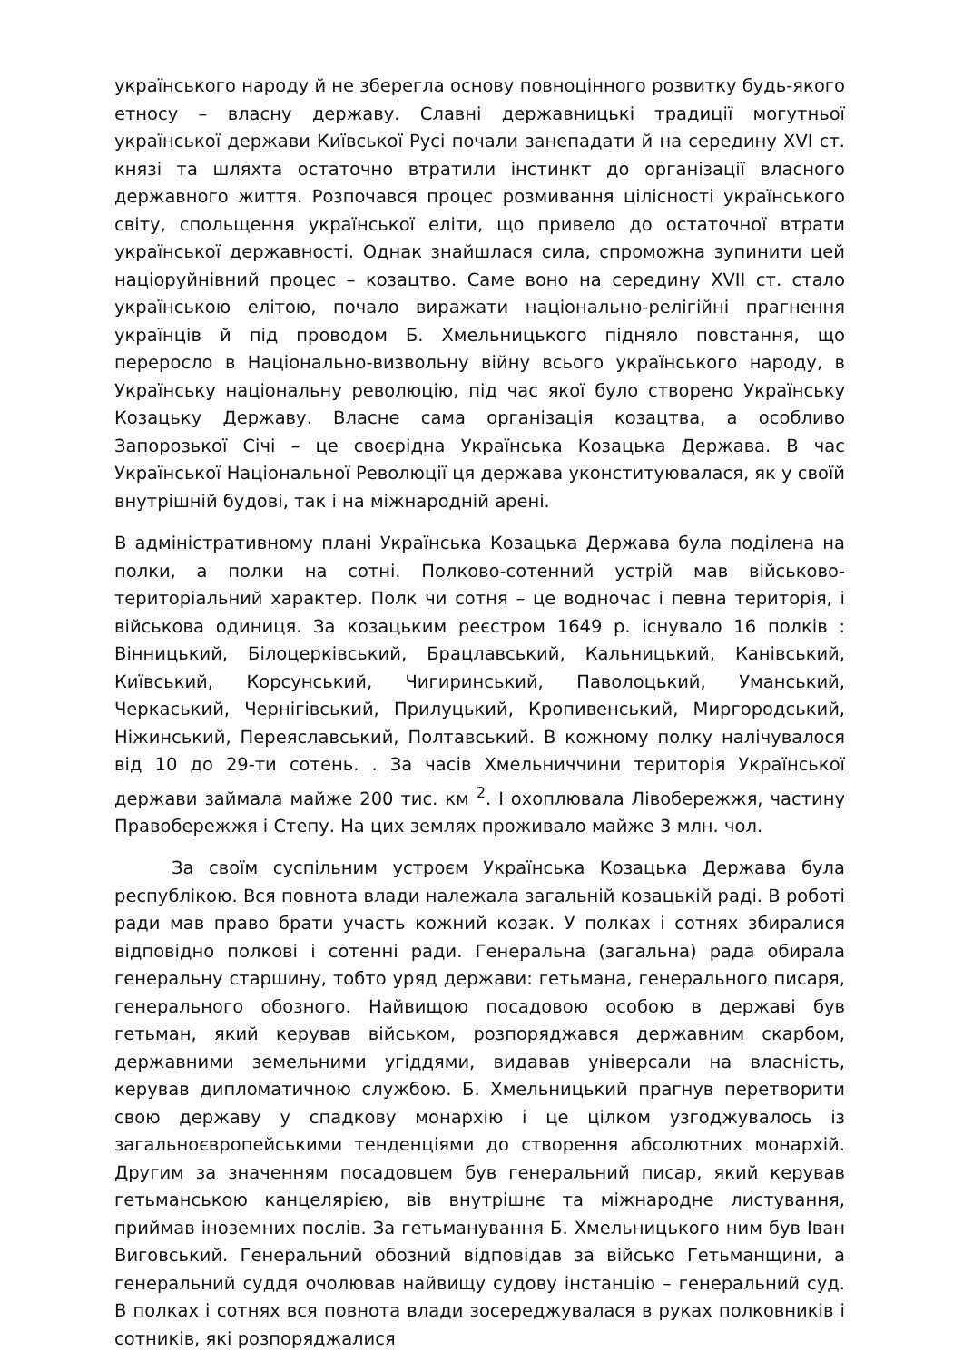українського народу й не зберегла основу повноцінного розвитку будь-якого етносу – власну державу. Славні державницькі традиції могутньої української держави Київської Русі почали занепадати й на середину XVI ст. князі та шляхта остаточно втратили інстинкт до організації власного державного життя. Розпочався процес розмивання цілісності українського світу, спольщення української еліти, що привело до остаточної втрати української державності. Однак знайшлася сила, спроможна зупинити цей націоруйнівний процес – козацтво. Саме воно на середину XVII ст. стало українською елітою, почало виражати національно-релігійні прагнення українців й під проводом Б. Хмельницького підняло повстання, що переросло в Національно-визвольну війну всього українського народу, в Українську національну революцію, під час якої було створено Українську Козацьку Державу. Власне сама організація козацтва, а особливо Запорозької Січі – це своєрідна Українська Козацька Держава. В час Української Національної Революції ця держава уконституювалася, як у своїй внутрішній будові, так і на міжнародній арені.
В адміністративному плані Українська Козацька Держава була поділена на полки, а полки на сотні. Полково-сотенний устрій мав військово-територіальний характер. Полк чи сотня – це водночас і певна територія, і військова одиниця. За козацьким реєстром 1649 р. існувало 16 полків : Вінницький, Білоцерківський, Брацлавський, Кальницький, Канівський, Київський, Корсунський, Чигиринський, Паволоцький, Уманський, Черкаський, Чернігівський, Прилуцький, Кропивенський, Миргородський, Ніжинський, Переяславський, Полтавський. В кожному полку налічувалося від 10 до 29-ти сотень. . За часів Хмельниччини територія Української держави займала майже 200 тис. км <sup>2</sup>. І охоплювала Лівобережжя, частину Правобережжя і Степу. На цих землях проживало майже 3 млн. чол.
За своїм суспільним устроєм Українська Козацька Держава була республікою. Вся повнота влади належала загальній козацькій раді. В роботі ради мав право брати участь кожний козак. У полках і сотнях збиралися відповідно полкові і сотенні ради. Генеральна (загальна) рада обирала генеральну старшину, тобто уряд держави: гетьмана, генерального писаря, генерального обозного. Найвищою посадовою особою в державі був гетьман, який керував військом, розпоряджався державним скарбом, державними земельними угіддями, видавав універсали на власність, керував дипломатичною службою. Б. Хмельницький прагнув перетворити свою державу у спадкову монархію і це цілком узгоджувалось із загальноєвропейськими тенденціями до створення абсолютних монархій. Другим за значенням посадовцем був генеральний писар, який керував гетьманською канцелярією, вів внутрішнє та міжнародне листування, приймав іноземних послів. За гетьманування Б. Хмельницького ним був Іван Виговський. Генеральний обозний відповідав за військо Гетьманщини, а генеральний суддя очолював найвищу судову інстанцію – генеральний суд. В полках і сотнях вся повнота влади зосереджувалася в руках полковників і сотників, які розпоряджалися